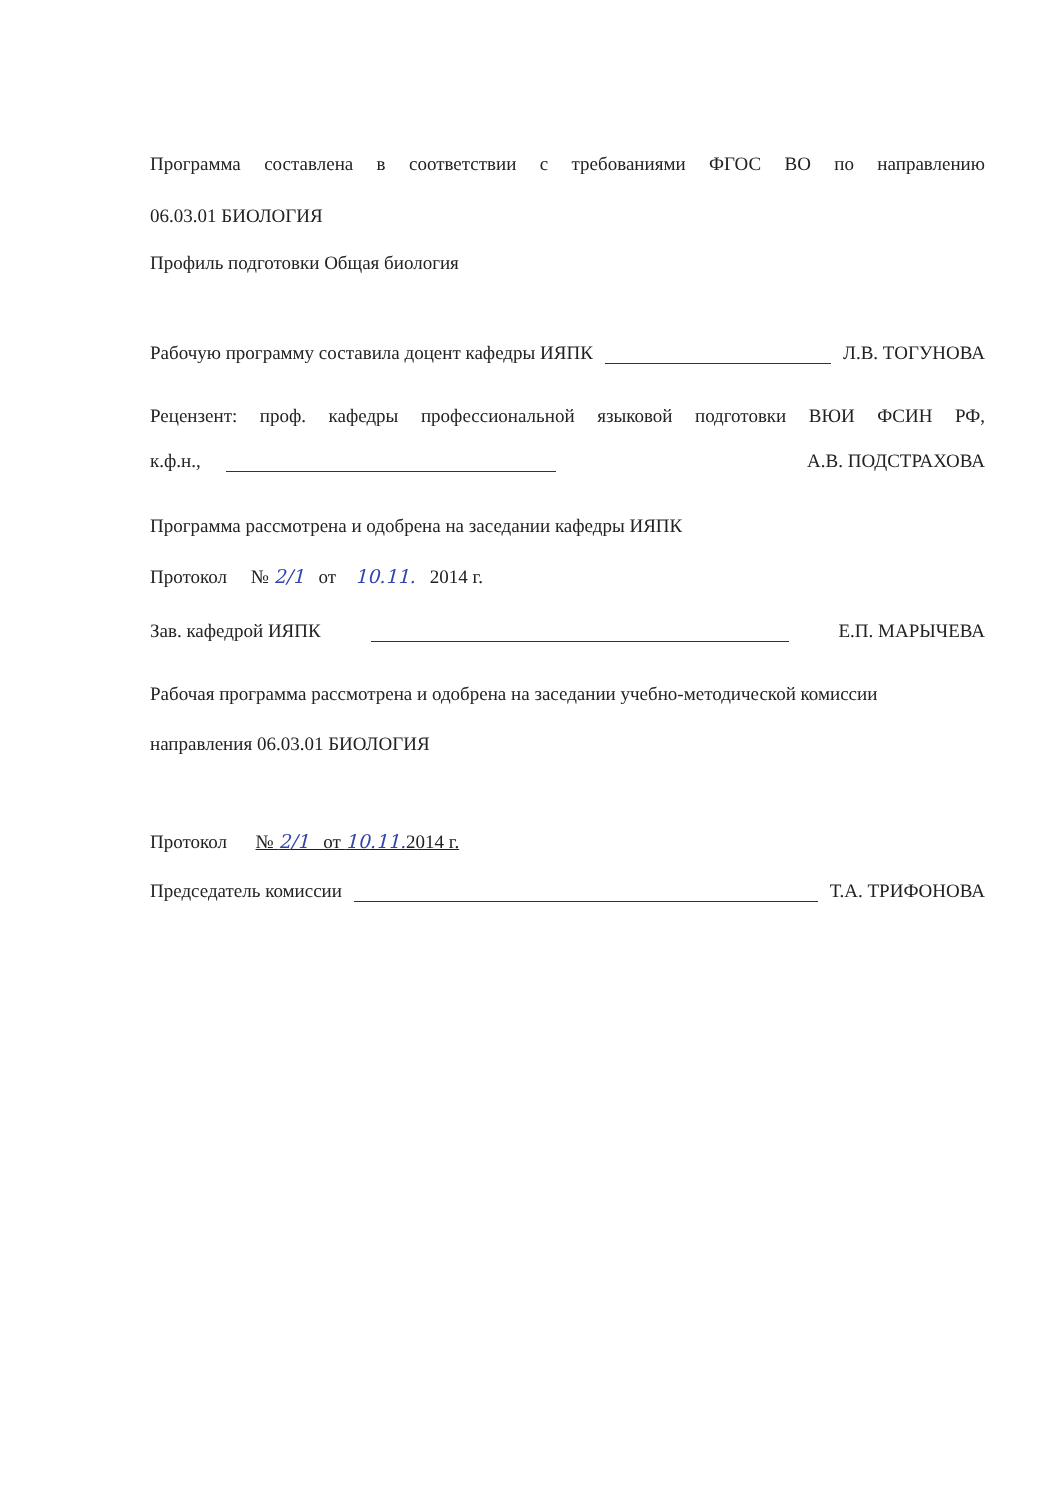Программа составлена в соответствии с требованиями ФГОС ВО по направлению
06.03.01 БИОЛОГИЯ
Профиль подготовки Общая биология
Рабочую программу составила доцент кафедры ИЯПК Л.В. ТОГУНОВА
Рецензент: проф. кафедры профессиональной языковой подготовки ВЮИ ФСИН РФ,
к.ф.н., А.В. ПОДСТРАХОВА
Программа рассмотрена и одобрена на заседании кафедры ИЯПК
Протокол № 2/1 от 10.11. 2014 г.
Зав. кафедрой ИЯПК Е.П. МАРЫЧЕВА
Рабочая программа рассмотрена и одобрена на заседании учебно-методической комиссии
направления 06.03.01 БИОЛОГИЯ
Протокол № 2/1 от 10.11. 2014 г.
Председатель комиссии Т.А. ТРИФОНОВА